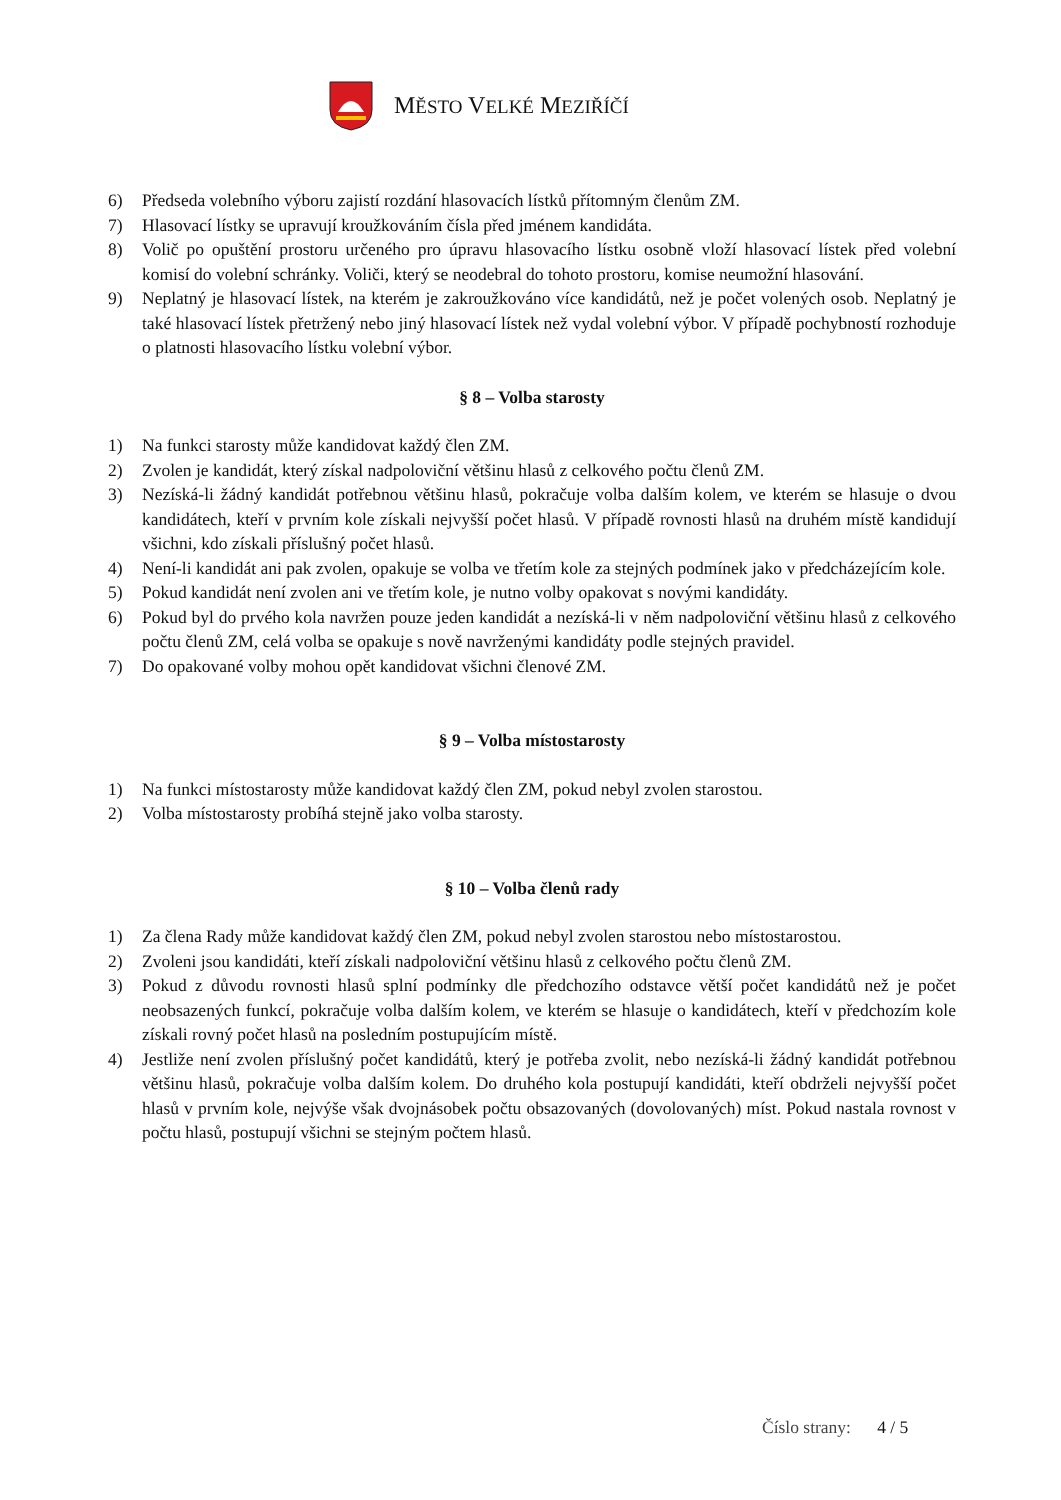MĚSTO VELKÉ MEZIŘÍČÍ
6) Předseda volebního výboru zajistí rozdání hlasovacích lístků přítomným členům ZM.
7) Hlasovací lístky se upravují kroužkováním čísla před jménem kandidáta.
8) Volič po opuštění prostoru určeného pro úpravu hlasovacího lístku osobně vloží hlasovací lístek před volební komisí do volební schránky. Voliči, který se neodebral do tohoto prostoru, komise neumožní hlasování.
9) Neplatný je hlasovací lístek, na kterém je zakroužkováno více kandidátů, než je počet volených osob. Neplatný je také hlasovací lístek přetržený nebo jiný hlasovací lístek než vydal volební výbor. V případě pochybností rozhoduje o platnosti hlasovacího lístku volební výbor.
§ 8 – Volba starosty
1) Na funkci starosty může kandidovat každý člen ZM.
2) Zvolen je kandidát, který získal nadpoloviční většinu hlasů z celkového počtu členů ZM.
3) Nezíská-li žádný kandidát potřebnou většinu hlasů, pokračuje volba dalším kolem, ve kterém se hlasuje o dvou kandidátech, kteří v prvním kole získali nejvyšší počet hlasů. V případě rovnosti hlasů na druhém místě kandidují všichni, kdo získali příslušný počet hlasů.
4) Není-li kandidát ani pak zvolen, opakuje se volba ve třetím kole za stejných podmínek jako v předcházejícím kole.
5) Pokud kandidát není zvolen ani ve třetím kole, je nutno volby opakovat s novými kandidáty.
6) Pokud byl do prvého kola navržen pouze jeden kandidát a nezíská-li v něm nadpoloviční většinu hlasů z celkového počtu členů ZM, celá volba se opakuje s nově navrženými kandidáty podle stejných pravidel.
7) Do opakované volby mohou opět kandidovat všichni členové ZM.
§ 9 – Volba místostarosty
1) Na funkci místostarosty může kandidovat každý člen ZM, pokud nebyl zvolen starostou.
2) Volba místostarosty probíhá stejně jako volba starosty.
§ 10 – Volba členů rady
1) Za člena Rady může kandidovat každý člen ZM, pokud nebyl zvolen starostou nebo místostarostou.
2) Zvoleni jsou kandidáti, kteří získali nadpoloviční většinu hlasů z celkového počtu členů ZM.
3) Pokud z důvodu rovnosti hlasů splní podmínky dle předchozího odstavce větší počet kandidátů než je počet neobsazených funkcí, pokračuje volba dalším kolem, ve kterém se hlasuje o kandidátech, kteří v předchozím kole získali rovný počet hlasů na posledním postupujícím místě.
4) Jestliže není zvolen příslušný počet kandidátů, který je potřeba zvolit, nebo nezíská-li žádný kandidát potřebnou většinu hlasů, pokračuje volba dalším kolem. Do druhého kola postupují kandidáti, kteří obdrželi nejvyšší počet hlasů v prvním kole, nejvýše však dvojnásobek počtu obsazovaných (dovolovaných) míst. Pokud nastala rovnost v počtu hlasů, postupují všichni se stejným počtem hlasů.
Číslo strany: 4 / 5